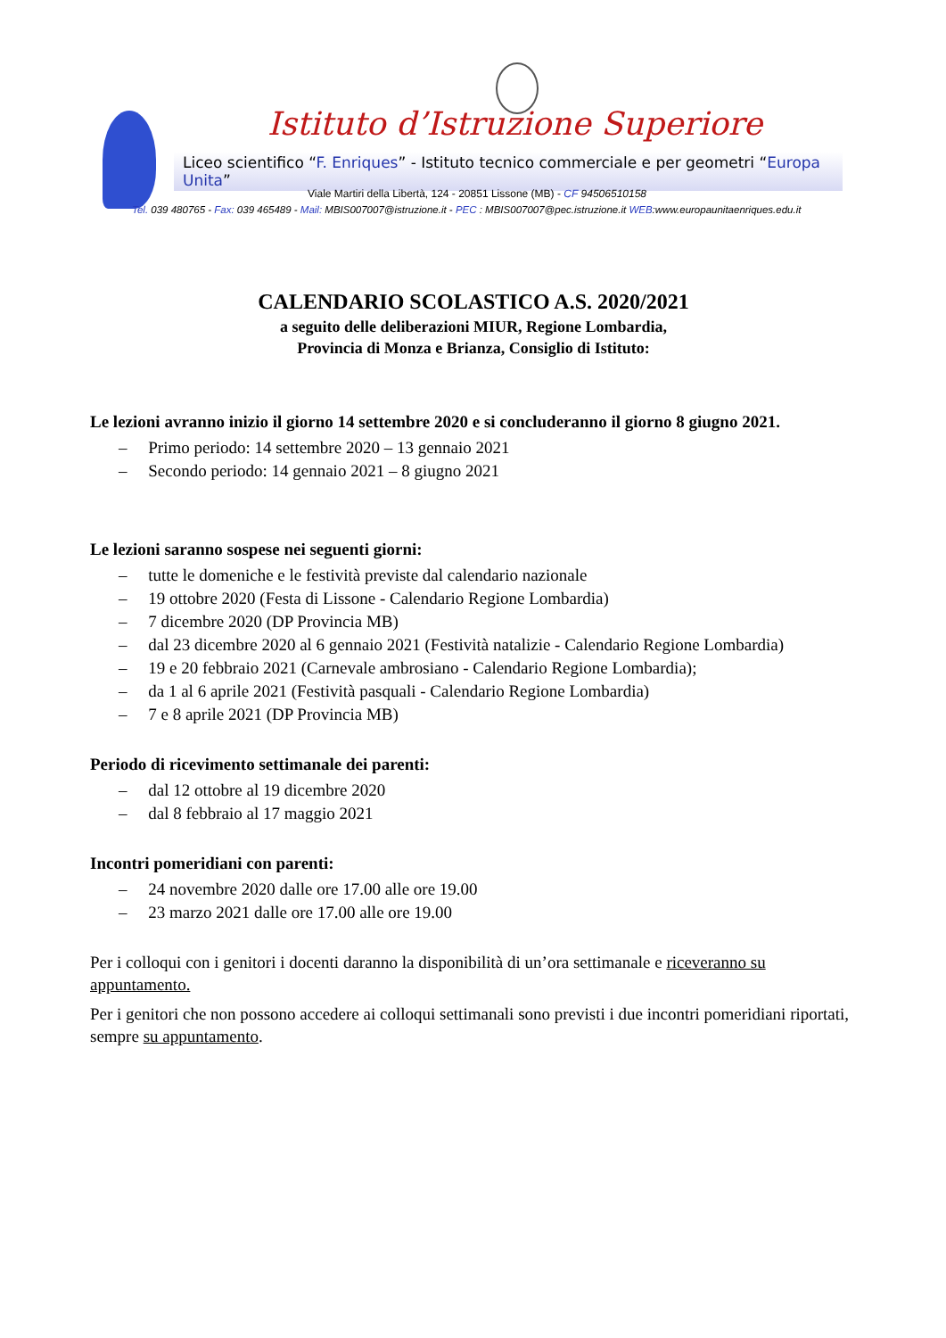Istituto d’Istruzione Superiore
Liceo scientifico “F. Enriques” - Istituto tecnico commerciale e per geometri “Europa Unita”
Viale Martiri della Libertà, 124 - 20851 Lissone (MB) - CF 94506510158
Tel. 039 480765 - Fax: 039 465489 - Mail: MBIS007007@istruzione.it - PEC : MBIS007007@pec.istruzione.it WEB:www.europaunitaenriques.edu.it
CALENDARIO SCOLASTICO A.S. 2020/2021
a seguito delle deliberazioni MIUR, Regione Lombardia,
Provincia di Monza e Brianza, Consiglio di Istituto:
Le lezioni avranno inizio il giorno 14 settembre 2020 e si concluderanno il giorno 8 giugno 2021.
– Primo periodo: 14 settembre 2020 – 13 gennaio 2021
– Secondo periodo: 14 gennaio 2021 – 8 giugno 2021
Le lezioni saranno sospese nei seguenti giorni:
– tutte le domeniche e le festività previste dal calendario nazionale
– 19 ottobre 2020 (Festa di Lissone - Calendario Regione Lombardia)
– 7 dicembre 2020 (DP Provincia MB)
– dal 23 dicembre 2020 al 6 gennaio 2021 (Festività natalizie - Calendario Regione Lombardia)
– 19 e 20 febbraio 2021 (Carnevale ambrosiano - Calendario Regione Lombardia);
– da 1 al 6 aprile 2021 (Festività pasquali - Calendario Regione Lombardia)
– 7 e 8 aprile 2021 (DP Provincia MB)
Periodo di ricevimento settimanale dei parenti:
– dal 12 ottobre al 19 dicembre 2020
– dal 8 febbraio al 17 maggio 2021
Incontri pomeridiani con parenti:
– 24 novembre 2020 dalle ore 17.00 alle ore 19.00
– 23 marzo 2021 dalle ore 17.00 alle ore 19.00
Per i colloqui con i genitori i docenti daranno la disponibilità di un’ora settimanale e riceveranno su appuntamento.
Per i genitori che non possono accedere ai colloqui settimanali sono previsti i due incontri pomeridiani riportati, sempre su appuntamento.